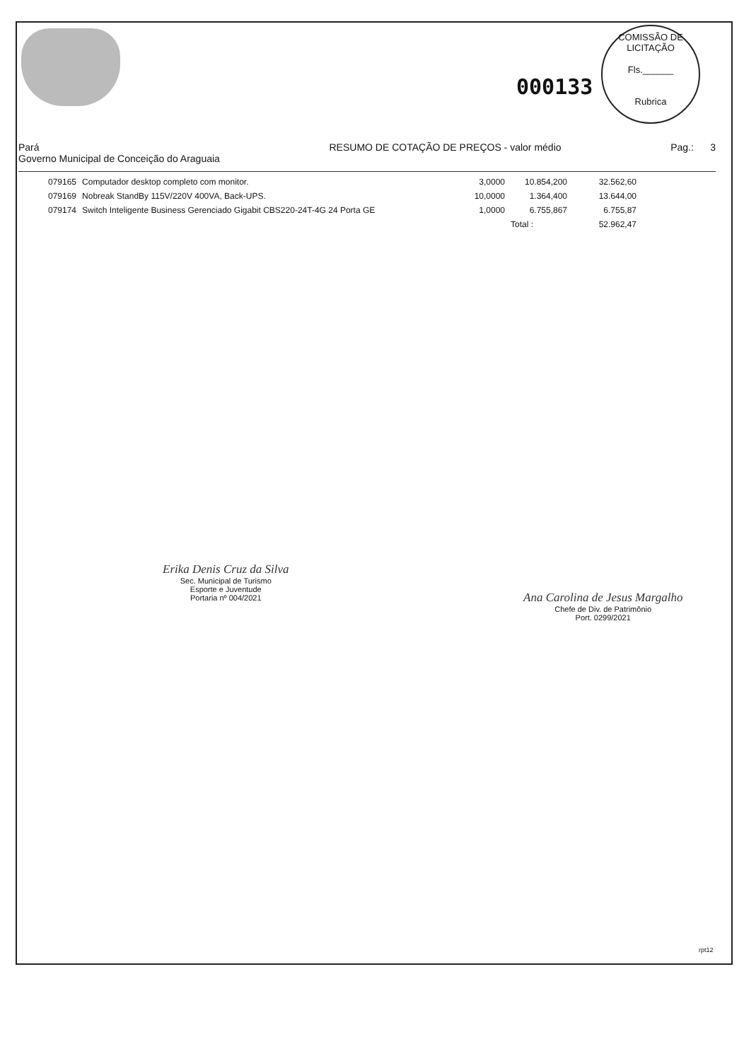000133
COMISSÃO DE LICITAÇÃO
Fls.______
Rubrica
Pará
Governo Municipal de Conceição do Araguaia
RESUMO DE COTAÇÃO DE PREÇOS - valor médio
Pag.: 3
| 079165 | Computador desktop completo com monitor. | 3,0000 | 10.854,200 | 32.562,60 |
| 079169 | Nobreak StandBy 115V/220V 400VA, Back-UPS. | 10,0000 | 1.364,400 | 13.644,00 |
| 079174 | Switch Inteligente Business Gerenciado Gigabit CBS220-24T-4G 24 Porta GE | 1,0000 | 6.755,867 | 6.755,87 |
| | | | Total : | 52.962,47 |
Erika Denis Cruz da Silva
Sec. Municipal de Turismo
Esporte e Juventude
Portaria nº 004/2021
Ana Carolina de Jesus Margalho
Chefe de Div. de Patrimônio
Port. 0299/2021
rpt12